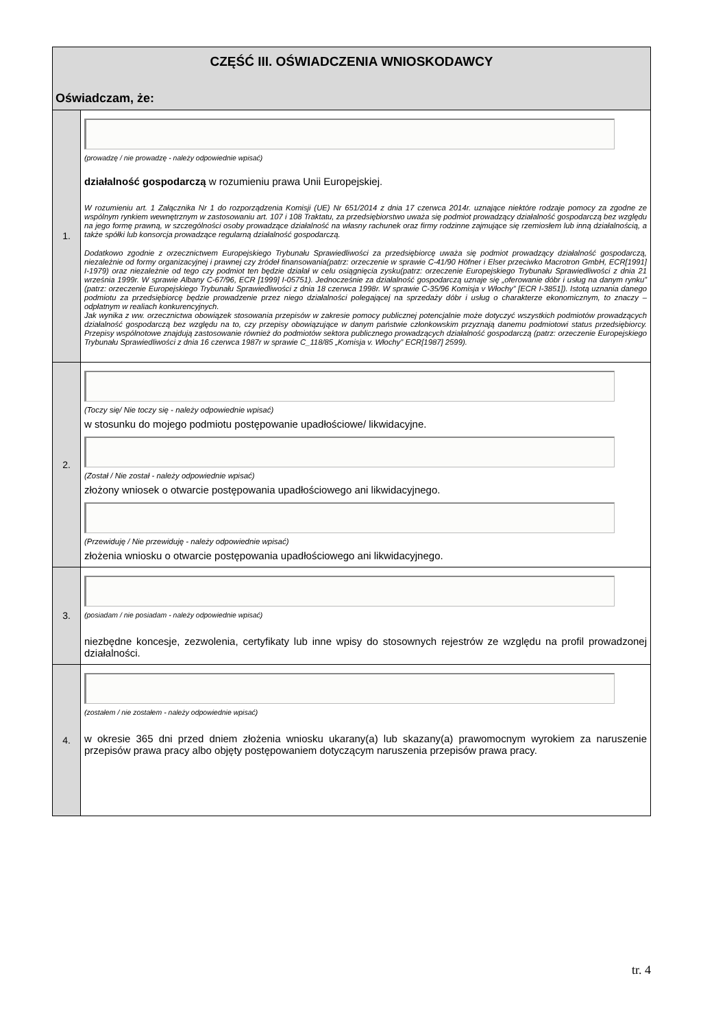| CZĘŚĆ III. OŚWIADCZENIA WNIOSKODAWCY Oświadczam, że: | |
| 1. | (prowadzę / nie prowadzę - należy odpowiednie wpisać) działalność gospodarczą w rozumieniu prawa Unii Europejskiej. W rozumieniu art. 1 Załącznika Nr 1 do rozporządzenia Komisji (UE) Nr 651/2014 z dnia 17 czerwca 2014r. uznające niektóre rodzaje pomocy za zgodne ze wspólnym rynkiem wewnętrznym w zastosowaniu art. 107 i 108 Traktatu, za przedsiębiorstwo uważa się podmiot prowadzący działalność gospodarczą bez względu na jego formę prawną, w szczególności osoby prowadzące działalność na własny rachunek oraz firmy rodzinne zajmujące się rzemiosłem lub inną działalnością, a także spółki lub konsorcja prowadzące regularną działalność gospodarczą. Dodatkowo zgodnie z orzecznictwem Europejskiego Trybunału Sprawiedliwości za przedsiębiorcę uważa się podmiot prowadzący działalność gospodarczą, niezależnie od formy organizacyjnej i prawnej czy źródeł finansowania(patrz: orzeczenie w sprawie C-41/90 Höfner i Elser przeciwko Macrotron GmbH, ECR[1991] I-1979) oraz niezależnie od tego czy podmiot ten będzie działał w celu osiągnięcia zysku(patrz: orzeczenie Europejskiego Trybunału Sprawiedliwości z dnia 21 września 1999r. W sprawie Albany C-67/96, ECR [1999] I-05751). Jednocześnie za działalność gospodarczą uznaje się „oferowanie dóbr i usług na danym rynku” (patrz: orzeczenie Europejskiego Trybunału Sprawiedliwości z dnia 18 czerwca 1998r. W sprawie C-35/96 Komisja v Włochy” [ECR I-3851]). Istotą uznania danego podmiotu za przedsiębiorcę będzie prowadzenie przez niego działalności polegającej na sprzedaży dóbr i usług o charakterze ekonomicznym, to znaczy – odpłatnym w realiach konkurencyjnych. Jak wynika z ww. orzecznictwa obowiązek stosowania przepisów w zakresie pomocy publicznej potencjalnie może dotyczyć wszystkich podmiotów prowadzących działalność gospodarczą bez względu na to, czy przepisy obowiązujące w danym państwie członkowskim przyznają danemu podmiotowi status przedsiębiorcy. Przepisy wspólnotowe znajdują zastosowanie również do podmiotów sektora publicznego prowadzących działalność gospodarczą (patrz: orzeczenie Europejskiego Trybunału Sprawiedliwości z dnia 16 czerwca 1987r w sprawie C_118/85 „Komisja v. Włochy” ECR[1987] 2599). |
| 2. | (Toczy się/ Nie toczy się - należy odpowiednie wpisać) w stosunku do mojego podmiotu postępowanie upadłościowe/ likwidacyjne. (Został / Nie został - należy odpowiednie wpisać) złożony wniosek o otwarcie postępowania upadłościowego ani likwidacyjnego. (Przewiduję / Nie przewiduję - należy odpowiednie wpisać) złożenia wniosku o otwarcie postępowania upadłościowego ani likwidacyjnego. |
| 3. | (posiadam / nie posiadam - należy odpowiednie wpisać) niezbędne koncesje, zezwolenia, certyfikaty lub inne wpisy do stosownych rejestrów ze względu na profil prowadzonej działalności. |
| 4. | (zostałem / nie zostałem - należy odpowiednie wpisać) w okresie 365 dni przed dniem złożenia wniosku ukarany(a) lub skazany(a) prawomocnym wyrokiem za naruszenie przepisów prawa pracy albo objęty postępowaniem dotyczącym naruszenia przepisów prawa pracy. |
tr. 4